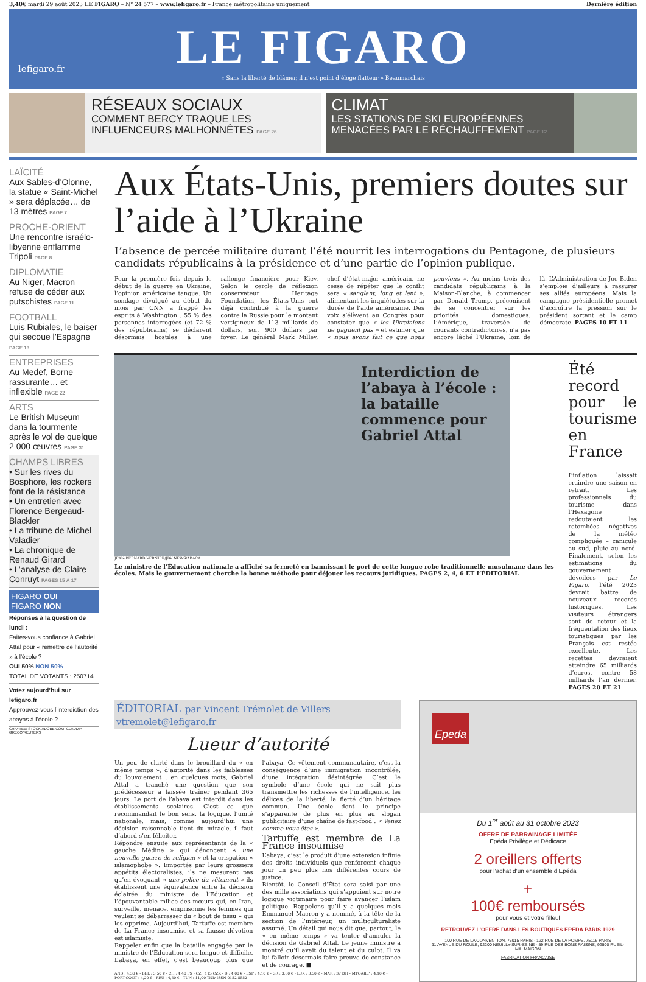3,40€ mardi 29 août 2023 LE FIGARO – N° 24 577 – www.lefigaro.fr – France métropolitaine uniquement Dernière édition
lefigaro.fr
LE FIGARO
« Sans la liberté de blâmer, il n’est point d’éloge flatteur » Beaumarchais
RÉSEAUX SOCIAUX
COMMENT BERCY TRAQUE LES INFLUENCEURS MALHONNÊTES PAGE 26
CLIMAT
LES STATIONS DE SKI EUROPÉENNES MENACÉES PAR LE RÉCHAUFFEMENT PAGE 12
LAÏCITÉ
Aux Sables-d’Olonne, la statue « Saint-Michel » sera déplacée… de 13 mètres PAGE 7
PROCHE-ORIENT
Une rencontre israélo-libyenne enflamme Tripoli PAGE 8
DIPLOMATIE
Au Niger, Macron refuse de céder aux putschistes PAGE 11
FOOTBALL
Luis Rubiales, le baiser qui secoue l’Espagne PAGE 13
ENTREPRISES
Au Medef, Borne rassurante… et inflexible PAGE 22
ARTS
Le British Museum dans la tourmente après le vol de quelque 2 000 œuvres PAGE 31
CHAMPS LIBRES
• Sur les rives du Bosphore, les rockers font de la résistance
• Un entretien avec Florence Bergeaud-Blackler
• La tribune de Michel Valadier
• La chronique de Renaud Girard
• L’analyse de Claire Conruyt PAGES 15 À 17
FIGARO OUI
FIGARO NON
Réponses à la question de lundi :
Faites-vous confiance à Gabriel Attal pour « remettre de l’autorité » à l’école ?
OUI 50% NON 50%
TOTAL DE VOTANTS : 250714
Votez aujourd’hui sur lefigaro.fr
Approuvez-vous l’interdiction des abayas à l’école ?
CHAYTEE/ STOCK.ADOBE.COM- CLAUDIA GRECO/REUTERS
Aux États-Unis, premiers doutes sur l’aide à l’Ukraine
L’absence de percée militaire durant l’été nourrit les interrogations du Pentagone, de plusieurs candidats républicains à la présidence et d’une partie de l’opinion publique.
Pour la première fois depuis le début de la guerre en Ukraine, l’opinion américaine tangue. Un sondage divulgué au début du mois par CNN a frappé les esprits à Washington : 55 % des personnes interrogées (et 72 % des républicains) se déclarent désormais hostiles à une rallonge financière pour Kiev. Selon le cercle de réflexion conservateur Heritage Foundation, les États-Unis ont déjà contribué à la guerre contre la Russie pour le montant vertigineux de 113 milliards de dollars, soit 900 dollars par foyer. Le général Mark Milley, chef d’état-major américain, ne cesse de répéter que le conflit sera « sanglant, long et lent », alimentant les inquiétudes sur la durée de l’aide américaine. Des voix s’élèvent au Congrès pour constater que « les Ukrainiens ne gagnent pas » et estimer que « nous avons fait ce que nous pouvions ». Au moins trois des candidats républicains à la Maison-Blanche, à commencer par Donald Trump, préconisent de se concentrer sur les priorités domestiques. L’Amérique, traversée de courants contradictoires, n’a pas encore lâché l’Ukraine, loin de là. L’Administration de Joe Biden s’emploie d’ailleurs à rassurer ses alliés européens. Mais la campagne présidentielle promet d’accroître la pression sur le président sortant et le camp démocrate. PAGES 10 ET 11
Interdiction de l’abaya à l’école : la bataille commence pour Gabriel Attal
JEAN-BERNARD VERNIER/JBV NEWS/ABACA
Le ministre de l’Éducation nationale a affiché sa fermeté en bannissant le port de cette longue robe traditionnelle musulmane dans les écoles. Mais le gouvernement cherche la bonne méthode pour déjouer les recours juridiques. PAGES 2, 4, 6 ET L’ÉDITORIAL
Été record pour le tourisme en France
L’inflation laissait craindre une saison en retrait. Les professionnels du tourisme dans l’Hexagone redoutaient les retombées négatives de la météo compliquée – canicule au sud, pluie au nord. Finalement, selon les estimations du gouvernement dévoilées par Le Figaro, l’été 2023 devrait battre de nouveaux records historiques. Les visiteurs étrangers sont de retour et la fréquentation des lieux touristiques par les Français est restée excellente. Les recettes devraient atteindre 65 milliards d’euros, contre 58 milliards l’an dernier. PAGES 20 ET 21
ÉDITORIAL par Vincent Trémolet de Villers vtremolet@lefigaro.fr
Lueur d’autorité
Un peu de clarté dans le brouillard du « en même temps », d’autorité dans les faiblesses du louvoiement : en quelques mots, Gabriel Attal a tranché une question que son prédécesseur a laissée traîner pendant 365 jours. Le port de l’abaya est interdit dans les établissements scolaires. C’est ce que recommandait le bon sens, la logique, l’unité nationale, mais, comme aujourd’hui une décision raisonnable tient du miracle, il faut d’abord s’en féliciter.
Répondre ensuite aux représentants de la « gauche Médine » qui dénoncent « une nouvelle guerre de religion » et la crispation « islamophobe ». Emportés par leurs grossiers appétits électoralistes, ils ne mesurent pas qu’en évoquant « une police du vêtement » ils établissent une équivalence entre la décision éclairée du ministre de l’Éducation et l’épouvantable milice des mœurs qui, en Iran, surveille, menace, emprisonne les femmes qui veulent se débarrasser du « bout de tissu » qui les opprime. Aujourd’hui, Tartuffe est membre de La France insoumise et sa fausse dévotion est islamiste.
Rappeler enfin que la bataille engagée par le ministre de l’Éducation sera longue et difficile. L’abaya, en effet, c’est beaucoup plus que l’abaya. Ce vêtement communautaire, c’est la conséquence d’une immigration incontrôlée, d’une intégration désintégrée. C’est le symbole d’une école qui ne sait plus transmettre les richesses de l’intelligence, les délices de la liberté, la fierté d’un héritage commun. Une école dont le principe s’apparente de plus en plus au slogan publicitaire d’une chaîne de fast-food : « Venez comme vous êtes ».
Tartuffe est membre de La France insoumise
L’abaya, c’est le produit d’une extension infinie des droits individuels que renforcent chaque jour un peu plus nos différentes cours de justice.
Bientôt, le Conseil d’État sera saisi par une des mille associations qui s’appuient sur notre logique victimaire pour faire avancer l’islam politique. Rappelons qu’il y a quelques mois Emmanuel Macron y a nommé, à la tête de la section de l’intérieur, un multiculturaliste assumé. Un détail qui nous dit que, partout, le « en même temps » va tenter d’annuler la décision de Gabriel Attal. Le jeune ministre a montré qu’il avait du talent et du culot. Il va lui falloir désormais faire preuve de constance et de courage. ■
AND : 4,30 € - BEL : 3,50 € - CH : 4,40 FS - CZ : 115 CZK - D : 4,00 € - ESP : 4,10 € - GR : 3,60 € - LUX : 3,50 € - MAR : 37 DH - MTQ/GLP : 4,10 € - PORT.CONT : 4,20 € - REU : 4,50 € - TUN : 11,00 TND ISSN 0182.5852
Epeda
Du 1<sup>er</sup> août au 31 octobre 2023
OFFRE DE PARRAINAGE LIMITÉE
Epéda Privilège et Dédicace
2 oreillers offerts
pour l’achat d’un ensemble d’Epéda
+
100€ remboursés
pour vous et votre filleul
RETROUVEZ L’OFFRE DANS LES BOUTIQUES EPEDA PARIS 1929
100 RUE DE LA CONVENTION, 75015 PARIS · 122 RUE DE LA POMPE, 75116 PARIS
91 AVENUE DU ROULE, 92200 NEUILLY-SUR-SEINE · 59 RUE DES BONS RAISINS, 92500 RUEIL-MALMAISON
FABRICATION FRANÇAISE